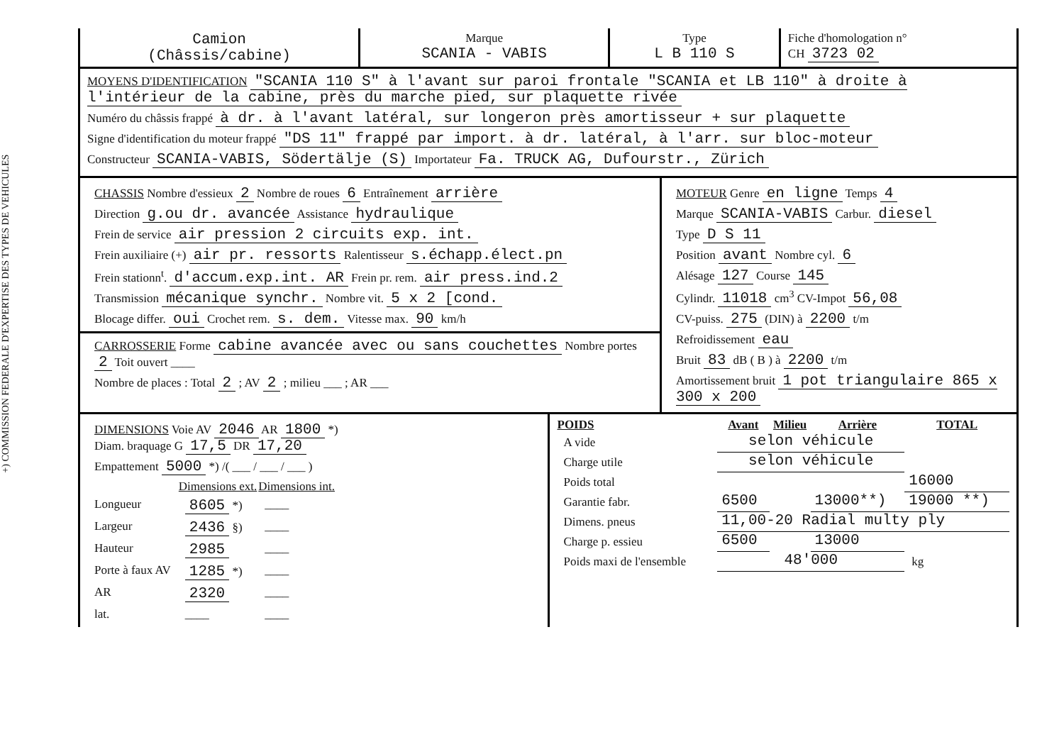+) COMMISSION FEDERALE D'EXPERTISE DES TYPES DE VEHICULES
| Camion (Châssis/cabine) | Marque SCANIA - VABIS | Type L B 110 S | Fiche d'homologation n° CH 3723 02 |
MOYENS D'IDENTIFICATION "SCANIA 110 S" à l'avant sur paroi frontale "SCANIA et LB 110" à droite à l'intérieur de la cabine, près du marche pied, sur plaquette rivée
Numéro du châssis frappé à dr. à l'avant latéral, sur longeron près amortisseur + sur plaquette
Signe d'identification du moteur frappé "DS 11" frappé par import. à dr. latéral, à l'arr. sur bloc-moteur
Constructeur SCANIA-VABIS, Södertälje (S) Importateur Fa. TRUCK AG, Dufourstr., Zürich
| CHASSIS Nombre d'essieux 2 Nombre de roues 6 Entraînement arrière Direction g.ou dr. avancée Assistance hydraulique Frein de service air pression 2 circuits exp. int. Frein auxiliaire (+) air pr. ressorts Ralentisseur s.échapp.élect.pn Frein stationn<sup>t</sup>. d'accum.exp.int. AR Frein pr. rem. air press.ind.2 Transmission mécanique synchr. Nombre vit. 5 x 2 [cond. Blocage differ. oui Crochet rem. s. dem. Vitesse max. 90 km/h CARROSSERIE Forme cabine avancée avec ou sans couchettes Nombre portes 2 Toit ouvert ____ Nombre de places : Total 2 ; AV 2 ; milieu ___ ; AR ___ | MOTEUR Genre en ligne Temps 4 Marque SCANIA-VABIS Carbur. diesel Type D S 11 Position avant Nombre cyl. 6 Alésage 127 Course 145 Cylindr. 11018 cm<sup>3</sup> CV-Impot 56,08 CV-puiss. 275 (DIN) à 2200 t/m Refroidissement eau Bruit 83 dB ( B ) à 2200 t/m Amortissement bruit 1 pot triangulaire 865 x 300 x 200 |
| DIMENSIONS Voie AV 2046 AR 1800 *) Diam. braquage G 17,5 DR 17,20 Empattement 5000 *) /( ___ / ___ / ___ ) / / Dimensions ext. / Dimensions int. / / Longueur / 8605 *) / ____ / / Largeur / 2436 §) / ____ / / Hauteur / 2985 / ____ / / Porte à faux AV / 1285 *) / ____ / / AR / 2320 / ____ / / lat. / ____ / ____ / | / POIDS / Avant / Milieu / Arrière / TOTAL / / --- / --- / --- / --- / --- / / A vide / selon véhicule / / / / / Charge utile / selon véhicule / / / / / Poids total / / / / 16000 / / Garantie fabr. / 6500 / / 13000**) / 19000 **) / / Dimens. pneus / 11,00-20 Radial multy ply / / / / / Charge p. essieu / 6500 / / 13000 / / / Poids maxi de l'ensemble / 48'000 / / / kg / |